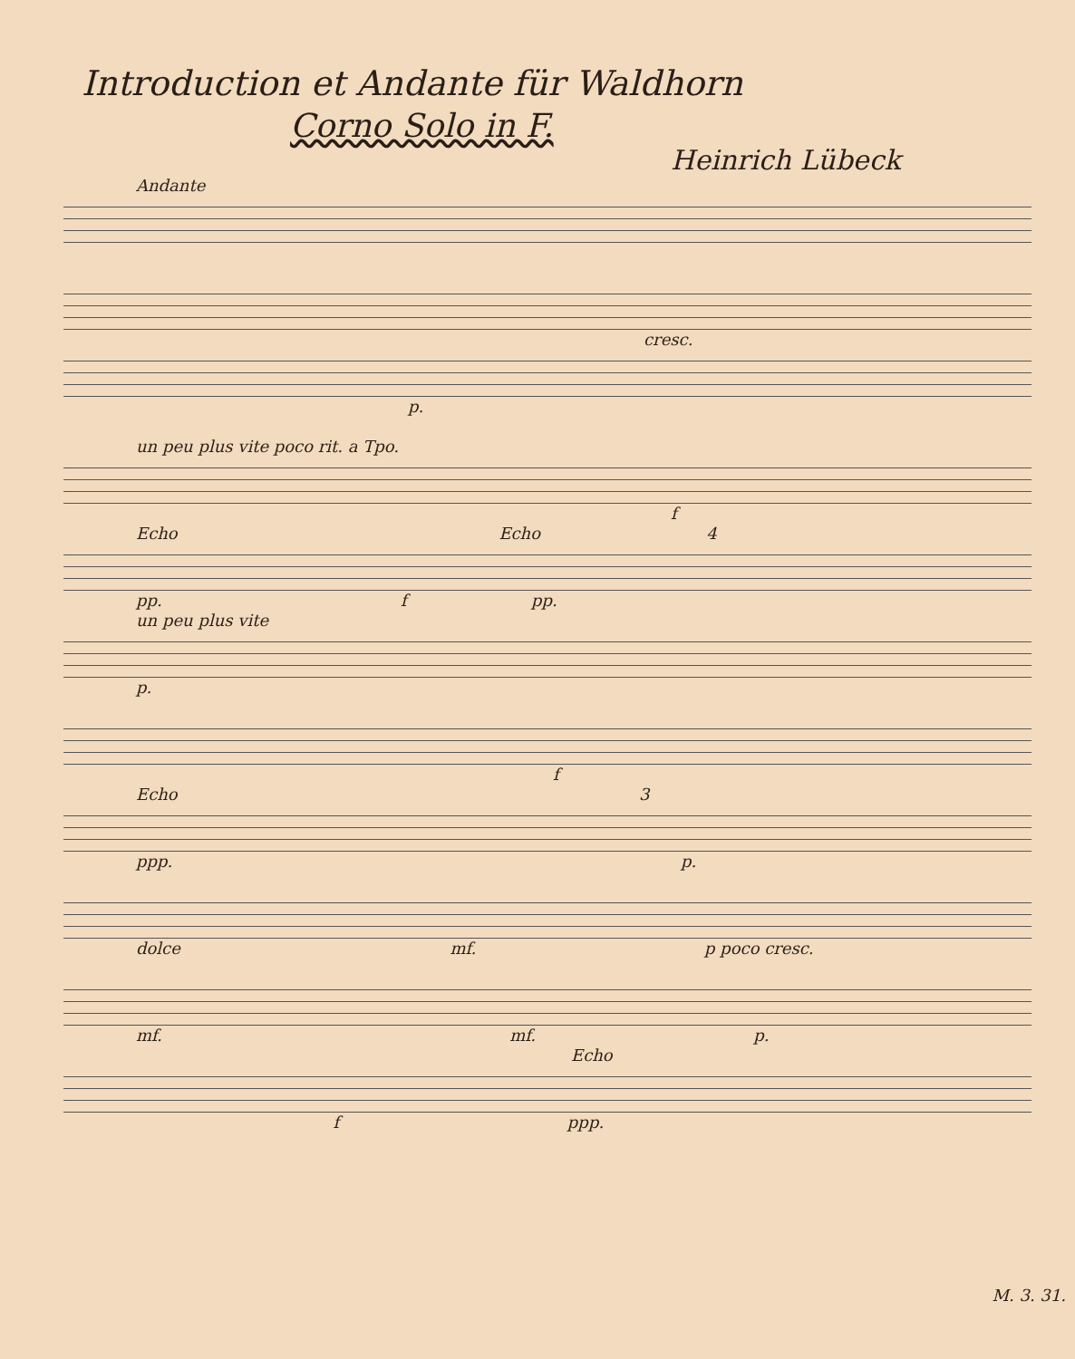Introduction et Andante für Waldhorn
Corno Solo in F.
Heinrich Lübeck
Andante
cresc.
p.
un peu plus vite poco rit. a Tpo.
f
Echo Echo 4
pp. f pp.
un peu plus vite
p.
f
Echo 3
ppp. p.
dolce mf. p poco cresc.
mf. mf. p.
Echo
f ppp.
M. 3. 31.